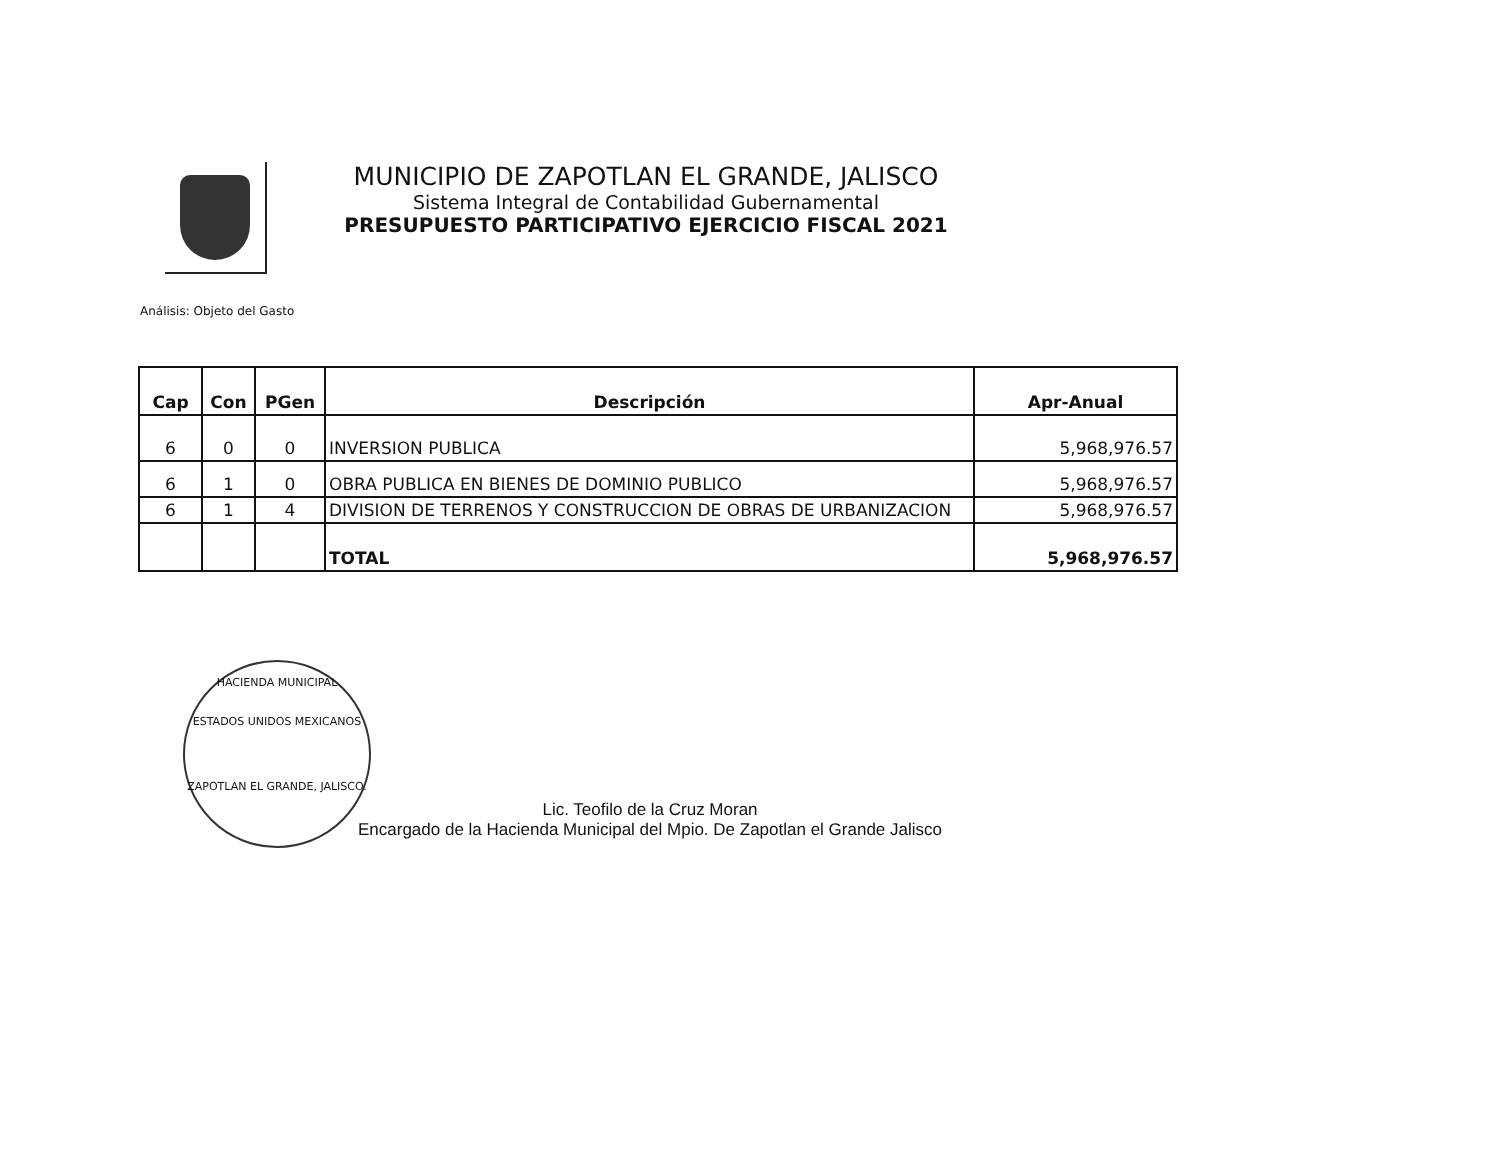MUNICIPIO DE ZAPOTLAN EL GRANDE, JALISCO
Sistema Integral de Contabilidad Gubernamental
PRESUPUESTO PARTICIPATIVO EJERCICIO FISCAL 2021
Análisis: Objeto del Gasto
| Cap | Con | PGen | Descripción | Apr-Anual |
| --- | --- | --- | --- | --- |
| 6 | 0 | 0 | INVERSION PUBLICA | 5,968,976.57 |
| 6 | 1 | 0 | OBRA PUBLICA EN BIENES DE DOMINIO PUBLICO | 5,968,976.57 |
| 6 | 1 | 4 | DIVISION DE TERRENOS Y CONSTRUCCION DE OBRAS DE URBANIZACION | 5,968,976.57 |
| | | | TOTAL | 5,968,976.57 |
HACIENDA MUNICIPAL
ESTADOS UNIDOS MEXICANOS
ZAPOTLAN EL GRANDE, JALISCO.
Lic. Teofilo de la Cruz Moran
Encargado de la Hacienda Municipal del Mpio. De Zapotlan el Grande Jalisco